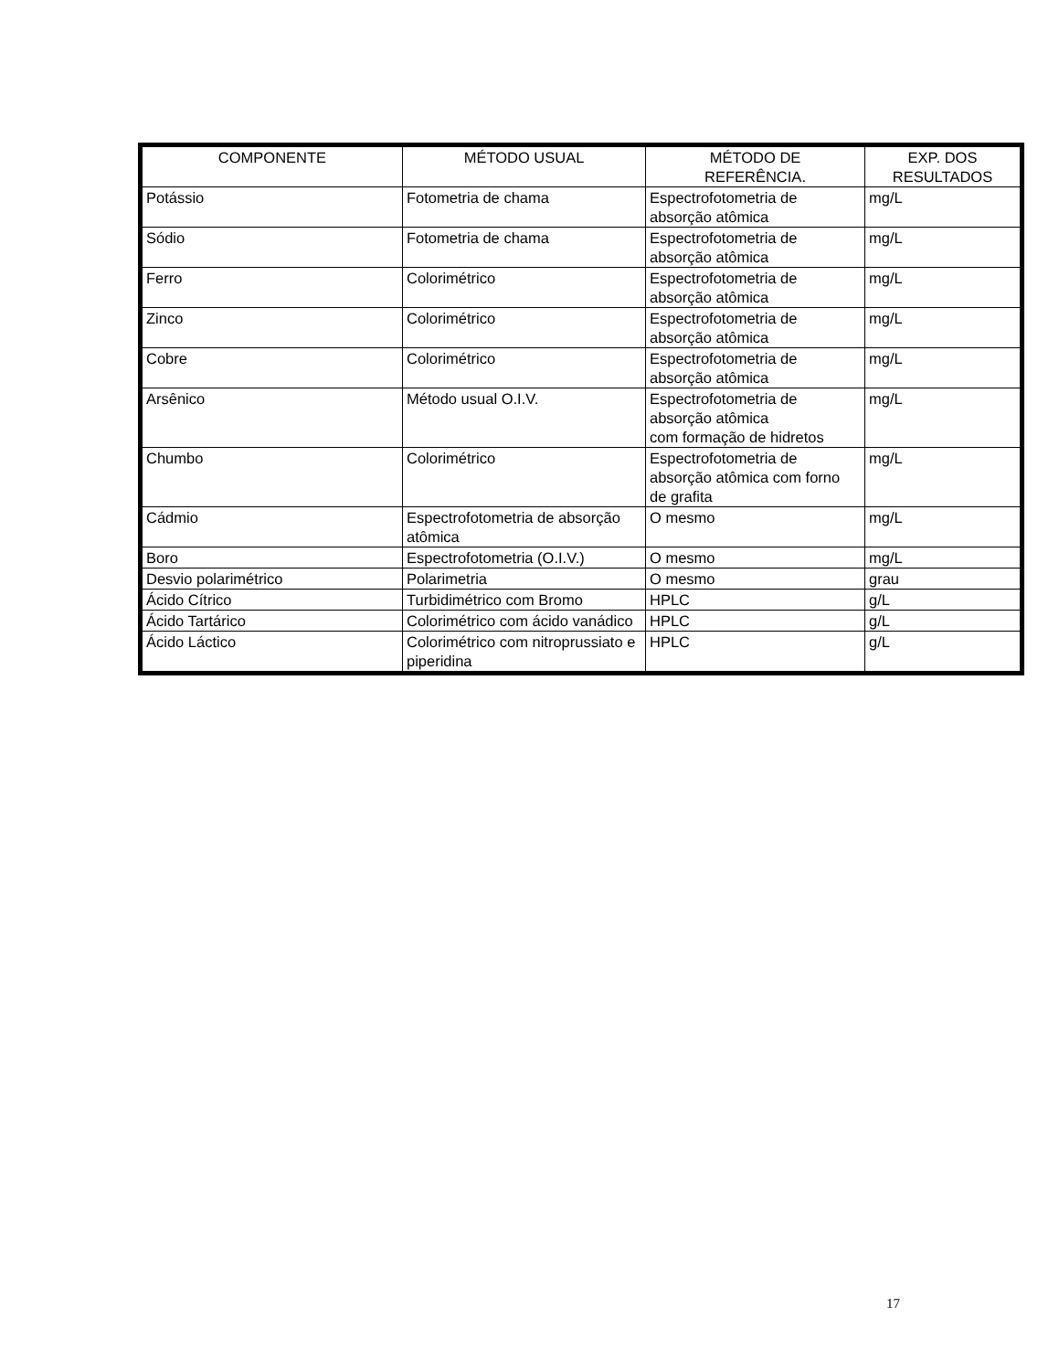| COMPONENTE | MÉTODO USUAL | MÉTODO DE REFERÊNCIA. | EXP. DOS RESULTADOS |
| --- | --- | --- | --- |
| Potássio | Fotometria de chama | Espectrofotometria de absorção atômica | mg/L |
| Sódio | Fotometria de chama | Espectrofotometria de absorção atômica | mg/L |
| Ferro | Colorimétrico | Espectrofotometria de absorção atômica | mg/L |
| Zinco | Colorimétrico | Espectrofotometria de absorção atômica | mg/L |
| Cobre | Colorimétrico | Espectrofotometria de absorção atômica | mg/L |
| Arsênico | Método usual O.I.V. | Espectrofotometria de absorção atômica com formação de hidretos | mg/L |
| Chumbo | Colorimétrico | Espectrofotometria de absorção atômica com forno de grafita | mg/L |
| Cádmio | Espectrofotometria de absorção atômica | O mesmo | mg/L |
| Boro | Espectrofotometria (O.I.V.) | O mesmo | mg/L |
| Desvio polarimétrico | Polarimetria | O mesmo | grau |
| Ácido Cítrico | Turbidimétrico com Bromo | HPLC | g/L |
| Ácido Tartárico | Colorimétrico com ácido vanádico | HPLC | g/L |
| Ácido Láctico | Colorimétrico com nitroprussiato e piperidina | HPLC | g/L |
17